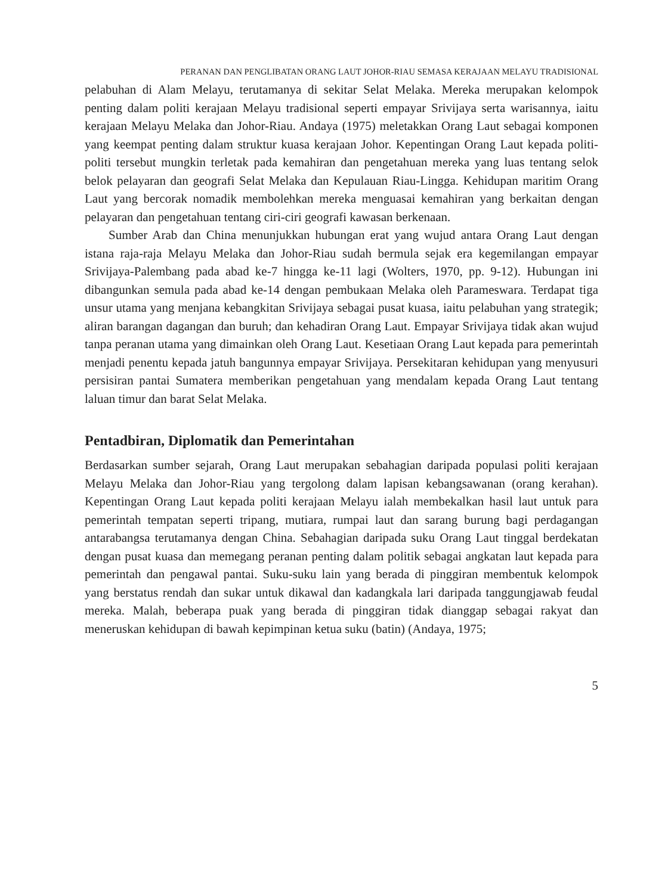PERANAN DAN PENGLIBATAN ORANG LAUT JOHOR-RIAU SEMASA KERAJAAN MELAYU TRADISIONAL
pelabuhan di Alam Melayu, terutamanya di sekitar Selat Melaka. Mereka merupakan kelompok penting dalam politi kerajaan Melayu tradisional seperti empayar Srivijaya serta warisannya, iaitu kerajaan Melayu Melaka dan Johor-Riau. Andaya (1975) meletakkan Orang Laut sebagai komponen yang keempat penting dalam struktur kuasa kerajaan Johor. Kepentingan Orang Laut kepada politi-politi tersebut mungkin terletak pada kemahiran dan pengetahuan mereka yang luas tentang selok belok pelayaran dan geografi Selat Melaka dan Kepulauan Riau-Lingga. Kehidupan maritim Orang Laut yang bercorak nomadik membolehkan mereka menguasai kemahiran yang berkaitan dengan pelayaran dan pengetahuan tentang ciri-ciri geografi kawasan berkenaan.
Sumber Arab dan China menunjukkan hubungan erat yang wujud antara Orang Laut dengan istana raja-raja Melayu Melaka dan Johor-Riau sudah bermula sejak era kegemilangan empayar Srivijaya-Palembang pada abad ke-7 hingga ke-11 lagi (Wolters, 1970, pp. 9-12). Hubungan ini dibangunkan semula pada abad ke-14 dengan pembukaan Melaka oleh Parameswara. Terdapat tiga unsur utama yang menjana kebangkitan Srivijaya sebagai pusat kuasa, iaitu pelabuhan yang strategik; aliran barangan dagangan dan buruh; dan kehadiran Orang Laut. Empayar Srivijaya tidak akan wujud tanpa peranan utama yang dimainkan oleh Orang Laut. Kesetiaan Orang Laut kepada para pemerintah menjadi penentu kepada jatuh bangunnya empayar Srivijaya. Persekitaran kehidupan yang menyusuri persisiran pantai Sumatera memberikan pengetahuan yang mendalam kepada Orang Laut tentang laluan timur dan barat Selat Melaka.
Pentadbiran, Diplomatik dan Pemerintahan
Berdasarkan sumber sejarah, Orang Laut merupakan sebahagian daripada populasi politi kerajaan Melayu Melaka dan Johor-Riau yang tergolong dalam lapisan kebangsawanan (orang kerahan). Kepentingan Orang Laut kepada politi kerajaan Melayu ialah membekalkan hasil laut untuk para pemerintah tempatan seperti tripang, mutiara, rumpai laut dan sarang burung bagi perdagangan antarabangsa terutamanya dengan China. Sebahagian daripada suku Orang Laut tinggal berdekatan dengan pusat kuasa dan memegang peranan penting dalam politik sebagai angkatan laut kepada para pemerintah dan pengawal pantai. Suku-suku lain yang berada di pinggiran membentuk kelompok yang berstatus rendah dan sukar untuk dikawal dan kadangkala lari daripada tanggungjawab feudal mereka. Malah, beberapa puak yang berada di pinggiran tidak dianggap sebagai rakyat dan meneruskan kehidupan di bawah kepimpinan ketua suku (batin) (Andaya, 1975;
5